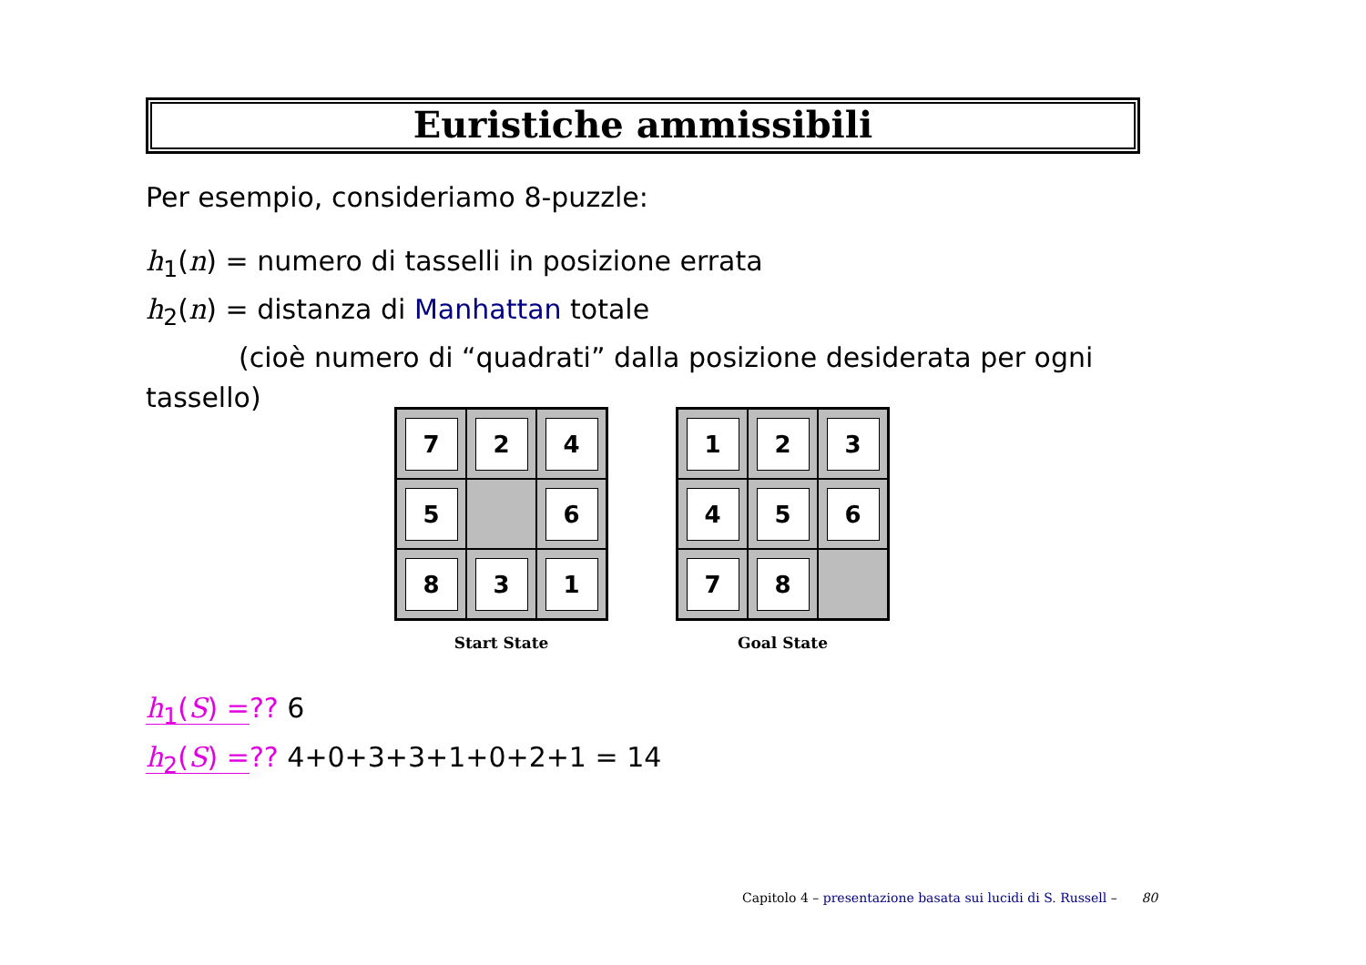Euristiche ammissibili
Per esempio, consideriamo 8-puzzle:
h<sub>1</sub>(n) = numero di tasselli in posizione errata
h<sub>2</sub>(n) = distanza di Manhattan totale
(cioè numero di “quadrati” dalla posizione desiderata per ogni
tassello)
7
2
4
5
6
8
3
1
Start State
1
2
3
4
5
6
7
8
Goal State
h<sub>1</sub>(S) =?? 6
h<sub>2</sub>(S) =?? 4+0+3+3+1+0+2+1 = 14
Capitolo 4 – presentazione basata sui lucidi di S. Russell – 80